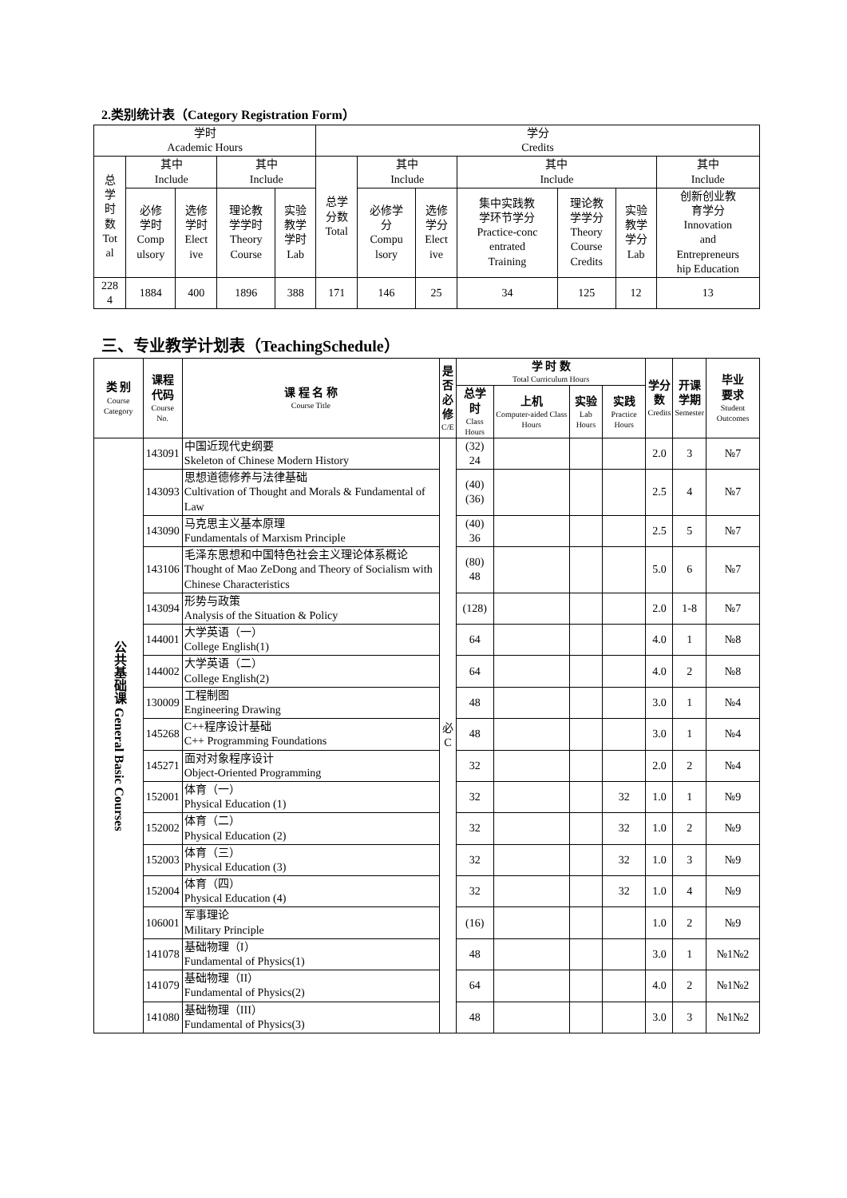2.类别统计表（Category Registration Form）
| 学时 Academic Hours | | | | | 学分 Credits | | | | | | |
| --- | --- | --- | --- | --- | --- | --- | --- | --- | --- | --- | --- |
| 总 学 时 数 Tot al | 其中 Include | | 其中 Include | | 总学 分数 Total | 其中 Include | | 其中 Include | | | 其中 Include |
| | 必修 学时 Comp ulsory | 选修 学时 Elect ive | 理论教 学学时 Theory Course | 实验 教学 学时 Lab | | 必修学 分 Compu lsory | 选修 学分 Elect ive | 集中实践教 学环节学分 Practice-conc entrated Training | 理论教 学学分 Theory Course Credits | 实验 教学 学分 Lab | 创新创业教 育学分 Innovation and Entrepreneurs hip Education |
| 228 4 | 1884 | 400 | 1896 | 388 | 171 | 146 | 25 | 34 | 125 | 12 | 13 |
三、专业教学计划表（TeachingSchedule）
| 类 别 Course Category | 课程 代码 Course No. | 课 程 名 称 Course Title | 是 否 必 修 C/E | 学 时 数 Total Curriculum Hours | | | | 学分 数 Credits | 开课 学期 Semester | 毕业 要求 Student Outcomes |
| --- | --- | --- | --- | --- | --- | --- | --- | --- | --- | --- |
| | | | | 总学 时 Class Hours | 上机 Computer-aided Class Hours | 实验 Lab Hours | 实践 Practice Hours | | | |
| 公共基础课 General Basic Courses | 143091 | 中国近现代史纲要 Skeleton of Chinese Modern History | 必 C | (32) 24 | | | | 2.0 | 3 | №7 |
| | 143093 | 思想道德修养与法律基础 Cultivation of Thought and Morals & Fundamental of Law | | (40) (36) | | | | 2.5 | 4 | №7 |
| | 143090 | 马克思主义基本原理 Fundamentals of Marxism Principle | | (40) 36 | | | | 2.5 | 5 | №7 |
| | 143106 | 毛泽东思想和中国特色社会主义理论体系概论 Thought of Mao ZeDong and Theory of Socialism with Chinese Characteristics | | (80) 48 | | | | 5.0 | 6 | №7 |
| | 143094 | 形势与政策 Analysis of the Situation & Policy | | (128) | | | | 2.0 | 1-8 | №7 |
| | 144001 | 大学英语（一） College English(1) | | 64 | | | | 4.0 | 1 | №8 |
| | 144002 | 大学英语（二） College English(2) | | 64 | | | | 4.0 | 2 | №8 |
| | 130009 | 工程制图 Engineering Drawing | | 48 | | | | 3.0 | 1 | №4 |
| | 145268 | C++程序设计基础 C++ Programming Foundations | | 48 | | | | 3.0 | 1 | №4 |
| | 145271 | 面对对象程序设计 Object-Oriented Programming | | 32 | | | | 2.0 | 2 | №4 |
| | 152001 | 体育（一） Physical Education (1) | | 32 | | | 32 | 1.0 | 1 | №9 |
| | 152002 | 体育（二） Physical Education (2) | | 32 | | | 32 | 1.0 | 2 | №9 |
| | 152003 | 体育（三） Physical Education (3) | | 32 | | | 32 | 1.0 | 3 | №9 |
| | 152004 | 体育（四） Physical Education (4) | | 32 | | | 32 | 1.0 | 4 | №9 |
| | 106001 | 军事理论 Military Principle | | (16) | | | | 1.0 | 2 | №9 |
| | 141078 | 基础物理（I） Fundamental of Physics(1) | | 48 | | | | 3.0 | 1 | №1№2 |
| | 141079 | 基础物理（II） Fundamental of Physics(2) | | 64 | | | | 4.0 | 2 | №1№2 |
| | 141080 | 基础物理（III） Fundamental of Physics(3) | | 48 | | | | 3.0 | 3 | №1№2 |